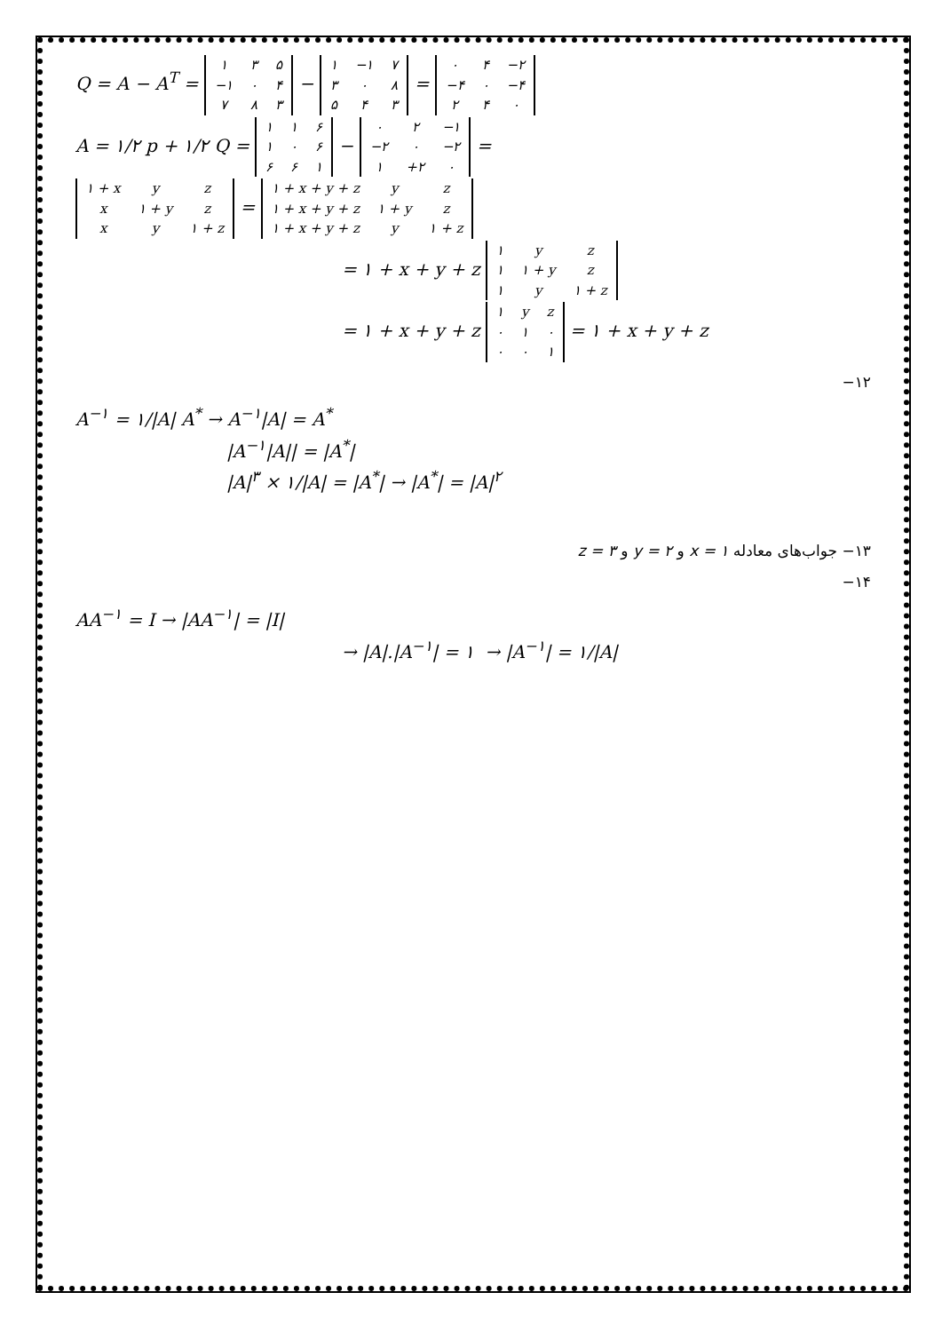Q = A − A<sup>T</sup> =
| ۱ | ۳ | ۵ |
| −۱ | ۰ | ۴ |
| ۷ | ۸ | ۳ |
−
| ۱ | −۱ | ۷ |
| ۳ | ۰ | ۸ |
| ۵ | ۴ | ۳ |
=
| ۰ | ۴ | −۲ |
| −۴ | ۰ | −۴ |
| ۲ | ۴ | ۰ |
A = ۱/۲ p + ۱/۲ Q =
| ۱ | ۱ | ۶ |
| ۱ | ۰ | ۶ |
| ۶ | ۶ | ۱ |
−
| ۰ | ۲ | −۱ |
| −۲ | ۰ | −۲ |
| ۱ | +۲ | ۰ |
=
| ۱ + x | y | z |
| x | ۱ + y | z |
| x | y | ۱ + z |
=
| ۱ + x + y + z | y | z |
| ۱ + x + y + z | ۱ + y | z |
| ۱ + x + y + z | y | ۱ + z |
= ۱ + x + y + z
| ۱ | y | z |
| ۱ | ۱ + y | z |
| ۱ | y | ۱ + z |
= ۱ + x + y + z
| ۱ | y | z |
| ۰ | ۱ | ۰ |
| ۰ | ۰ | ۱ |
= ۱ + x + y + z
۱۲−
A<sup>−۱</sup> = ۱/|A| A<sup>*</sup> → A<sup>−۱</sup>|A| = A<sup>*</sup>
|A<sup>−۱</sup>|A|| = |A<sup>*</sup>|
|A|<sup>۳</sup> × ۱/|A| = |A<sup>*</sup>| → |A<sup>*</sup>| = |A|<sup>۲</sup>
۱۳− جواب‌های معادله x = ۱ و y = ۲ و z = ۳
۱۴−
AA<sup>−۱</sup> = I → |AA<sup>−۱</sup>| = |I|
→ |A|.|A<sup>−۱</sup>| = ۱ → |A<sup>−۱</sup>| = ۱/|A|